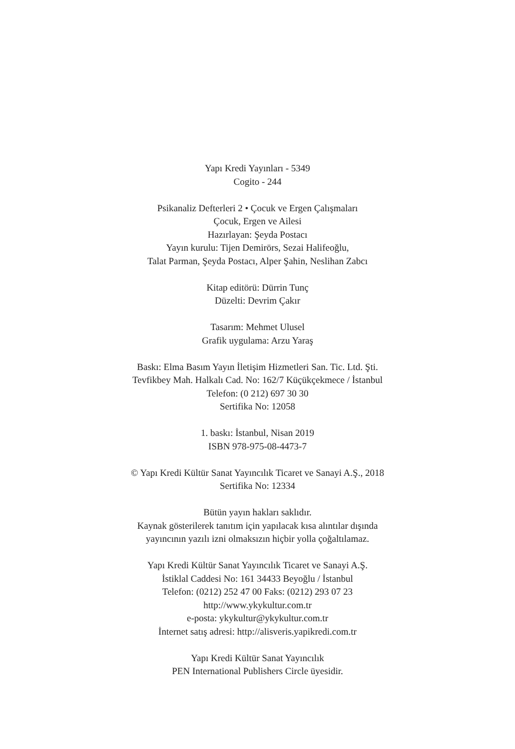Yapı Kredi Yayınları - 5349
Cogito - 244
Psikanaliz Defterleri 2 • Çocuk ve Ergen Çalışmaları
Çocuk, Ergen ve Ailesi
Hazırlayan: Şeyda Postacı
Yayın kurulu: Tijen Demirörs, Sezai Halifeoğlu,
Talat Parman, Şeyda Postacı, Alper Şahin, Neslihan Zabcı
Kitap editörü: Dürrin Tunç
Düzelti: Devrim Çakır
Tasarım: Mehmet Ulusel
Grafik uygulama: Arzu Yaraş
Baskı: Elma Basım Yayın İletişim Hizmetleri San. Tic. Ltd. Şti.
Tevfikbey Mah. Halkalı Cad. No: 162/7 Küçükçekmece / İstanbul
Telefon: (0 212) 697 30 30
Sertifika No: 12058
1. baskı: İstanbul, Nisan 2019
ISBN 978-975-08-4473-7
© Yapı Kredi Kültür Sanat Yayıncılık Ticaret ve Sanayi A.Ş., 2018
Sertifika No: 12334
Bütün yayın hakları saklıdır.
Kaynak gösterilerek tanıtım için yapılacak kısa alıntılar dışında
yayıncının yazılı izni olmaksızın hiçbir yolla çoğaltılamaz.
Yapı Kredi Kültür Sanat Yayıncılık Ticaret ve Sanayi A.Ş.
İstiklal Caddesi No: 161 34433 Beyoğlu / İstanbul
Telefon: (0212) 252 47 00 Faks: (0212) 293 07 23
http://www.ykykultur.com.tr
e-posta: ykykultur@ykykultur.com.tr
İnternet satış adresi: http://alisveris.yapikredi.com.tr
Yapı Kredi Kültür Sanat Yayıncılık
PEN International Publishers Circle üyesidir.